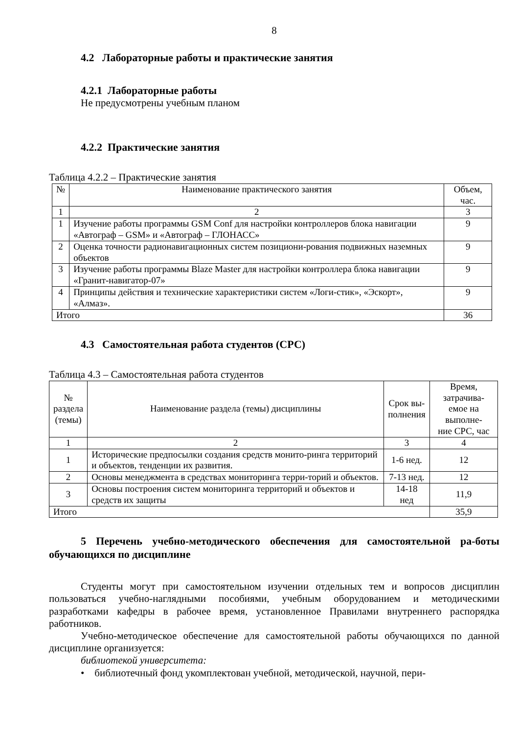8
4.2 Лабораторные работы и практические занятия
4.2.1 Лабораторные работы
Не предусмотрены учебным планом
4.2.2 Практические занятия
Таблица 4.2.2 – Практические занятия
| № | Наименование практического занятия | Объем, час. |
| --- | --- | --- |
| 1 | 2 | 3 |
| 1 | Изучение работы программы GSM Conf для настройки контроллеров блока навигации «Автограф – GSM» и «Автограф – ГЛОНАСС» | 9 |
| 2 | Оценка точности радионавигационных систем позициони-рования подвижных наземных объектов | 9 |
| 3 | Изучение работы программы Blaze Master для настройки контроллера блока навигации «Гранит-навигатор-07» | 9 |
| 4 | Принципы действия и технические характеристики систем «Логи-стик», «Эскорт», «Алмаз». | 9 |
| Итого | | 36 |
4.3 Самостоятельная работа студентов (СРС)
Таблица 4.3 – Самостоятельная работа студентов
| № раздела (темы) | Наименование раздела (темы) дисциплины | Срок вы- полнения | Время, затрачива- емое на выполне- ние СРС, час |
| 1 | 2 | 3 | 4 |
| 1 | Исторические предпосылки создания средств монито-ринга территорий и объектов, тенденции их развития. | 1-6 нед. | 12 |
| 2 | Основы менеджмента в средствах мониторинга терри-торий и объектов. | 7-13 нед. | 12 |
| 3 | Основы построения систем мониторинга территорий и объектов и средств их защиты | 14-18 нед | 11,9 |
| Итого | | | 35,9 |
5 Перечень учебно-методического обеспечения для самостоятельной ра-боты обучающихся по дисциплине
Студенты могут при самостоятельном изучении отдельных тем и вопросов дисциплин пользоваться учебно-наглядными пособиями, учебным оборудованием и методическими разработками кафедры в рабочее время, установленное Правилами внутреннего распорядка работников.
Учебно-методическое обеспечение для самостоятельной работы обучающихся по данной дисциплине организуется:
библиотекой университета:
• библиотечный фонд укомплектован учебной, методической, научной, пери-